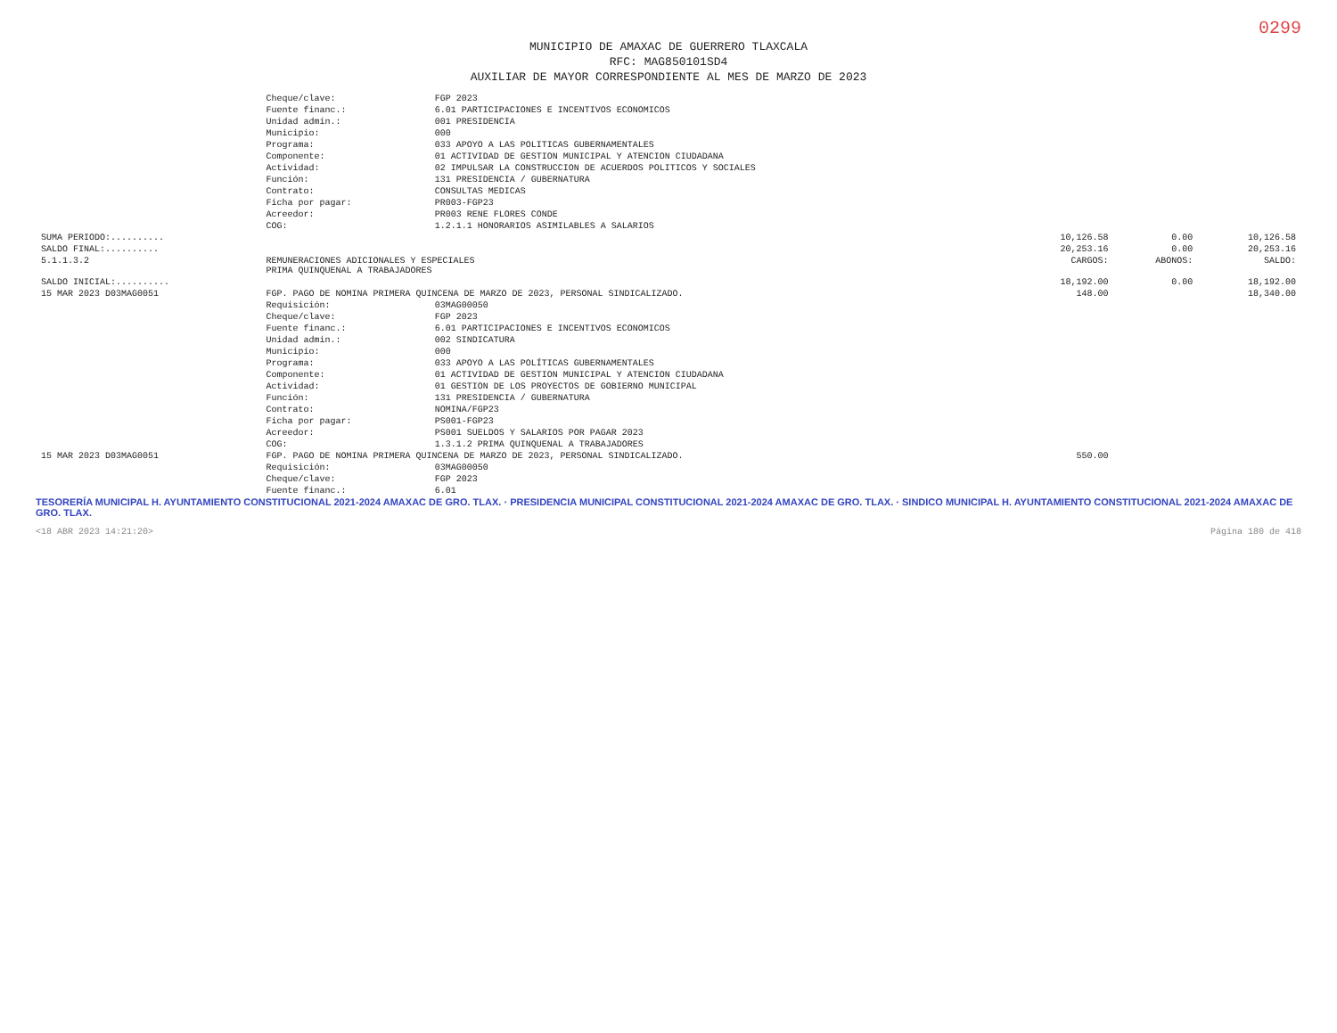0299
MUNICIPIO DE AMAXAC DE GUERRERO TLAXCALA
RFC: MAG850101SD4
AUXILIAR DE MAYOR CORRESPONDIENTE AL MES DE MARZO DE 2023
| | Cheque/clave: | FGP 2023 | | | |
| | Fuente financ.: | 6.01 PARTICIPACIONES E INCENTIVOS ECONOMICOS | | | |
| | Unidad admin.: | 001 PRESIDENCIA | | | |
| | Municipio: | 000 | | | |
| | Programa: | 033 APOYO A LAS POLITICAS GUBERNAMENTALES | | | |
| | Componente: | 01 ACTIVIDAD DE GESTION MUNICIPAL Y ATENCION CIUDADANA | | | |
| | Actividad: | 02 IMPULSAR LA CONSTRUCCION DE ACUERDOS POLITICOS Y SOCIALES | | | |
| | Función: | 131 PRESIDENCIA / GUBERNATURA | | | |
| | Contrato: | CONSULTAS MEDICAS | | | |
| | Ficha por pagar: | PR003-FGP23 | | | |
| | Acreedor: | PR003 RENE FLORES CONDE | | | |
| | COG: | 1.2.1.1 HONORARIOS ASIMILABLES A SALARIOS | | | |
| SUMA PERIODO:.......... | | | 10,126.58 | 0.00 | 10,126.58 |
| SALDO FINAL:.......... | | | 20,253.16 | 0.00 | 20,253.16 |
| 5.1.1.3.2 | REMUNERACIONES ADICIONALES Y ESPECIALES PRIMA QUINQUENAL A TRABAJADORES | | CARGOS: | ABONOS: | SALDO: |
| SALDO INICIAL:.......... | | | 18,192.00 | 0.00 | 18,192.00 |
| 15 MAR 2023 D03MAG0051 | FGP. PAGO DE NOMINA PRIMERA QUINCENA DE MARZO DE 2023, PERSONAL SINDICALIZADO. | | 148.00 | | 18,340.00 |
| | Requisición: | 03MAG00050 | | | |
| | Cheque/clave: | FGP 2023 | | | |
| | Fuente financ.: | 6.01 PARTICIPACIONES E INCENTIVOS ECONOMICOS | | | |
| | Unidad admin.: | 002 SINDICATURA | | | |
| | Municipio: | 000 | | | |
| | Programa: | 033 APOYO A LAS POLÍTICAS GUBERNAMENTALES | | | |
| | Componente: | 01 ACTIVIDAD DE GESTION MUNICIPAL Y ATENCION CIUDADANA | | | |
| | Actividad: | 01 GESTION DE LOS PROYECTOS DE GOBIERNO MUNICIPAL | | | |
| | Función: | 131 PRESIDENCIA / GUBERNATURA | | | |
| | Contrato: | NOMINA/FGP23 | | | |
| | Ficha por pagar: | PS001-FGP23 | | | |
| | Acreedor: | PS001 SUELDOS Y SALARIOS POR PAGAR 2023 | | | |
| | COG: | 1.3.1.2 PRIMA QUINQUENAL A TRABAJADORES | | | |
| 15 MAR 2023 D03MAG0051 | FGP. PAGO DE NOMINA PRIMERA QUINCENA DE MARZO DE 2023, PERSONAL SINDICALIZADO. | | 550.00 | | |
| | Requisición: | 03MAG00050 | | | |
| | Cheque/clave: | FGP 2023 | | | |
| | Fuente financ.: | 6.01 | | | |
TESORERÍA MUNICIPAL H. AYUNTAMIENTO CONSTITUCIONAL 2021-2024 AMAXAC DE GRO. TLAX. · PRESIDENCIA MUNICIPAL CONSTITUCIONAL 2021-2024 AMAXAC DE GRO. TLAX. · SINDICO MUNICIPAL H. AYUNTAMIENTO CONSTITUCIONAL 2021-2024 AMAXAC DE GRO. TLAX.
<18 ABR 2023 14:21:20> Página 180 de 418